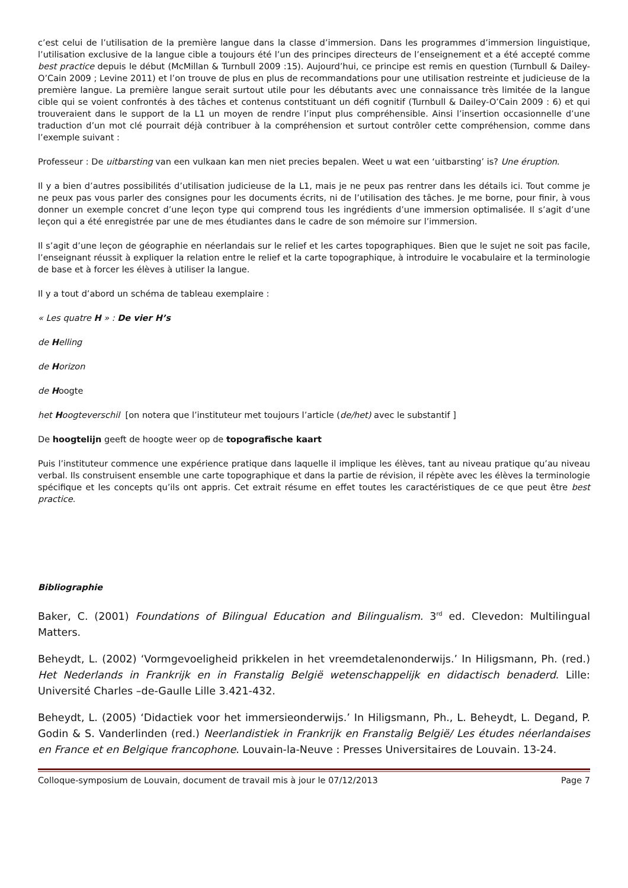c’est celui de l’utilisation de la première langue dans la classe d’immersion. Dans les programmes d’immersion linguistique, l’utilisation exclusive de la langue cible a toujours été l’un des principes directeurs de l’enseignement et a été accepté comme best practice depuis le début (McMillan & Turnbull 2009 :15). Aujourd’hui, ce principe est remis en question (Turnbull & Dailey-O’Cain 2009 ; Levine 2011) et l’on trouve de plus en plus de recommandations pour une utilisation restreinte et judicieuse de la première langue. La première langue serait surtout utile pour les débutants avec une connaissance très limitée de la langue cible qui se voient confrontés à des tâches et contenus contstituant un défi cognitif (Turnbull & Dailey-O’Cain 2009 : 6) et qui trouveraient dans le support de la L1 un moyen de rendre l’input plus compréhensible. Ainsi l’insertion occasionnelle d’une traduction d’un mot clé pourrait déjà contribuer à la compréhension et surtout contrôler cette compréhension, comme dans l’exemple suivant :
Professeur : De uitbarsting van een vulkaan kan men niet precies bepalen. Weet u wat een ‘uitbarsting’ is? Une éruption.
Il y a bien d’autres possibilités d’utilisation judicieuse de la L1, mais je ne peux pas rentrer dans les détails ici. Tout comme je ne peux pas vous parler des consignes pour les documents écrits, ni de l’utilisation des tâches. Je me borne, pour finir, à vous donner un exemple concret d’une leçon type qui comprend tous les ingrédients d’une immersion optimalisée. Il s’agit d’une leçon qui a été enregistrée par une de mes étudiantes dans le cadre de son mémoire sur l’immersion.
Il s’agit d’une leçon de géographie en néerlandais sur le relief et les cartes topographiques. Bien que le sujet ne soit pas facile, l’enseignant réussit à expliquer la relation entre le relief et la carte topographique, à introduire le vocabulaire et la terminologie de base et à forcer les élèves à utiliser la langue.
Il y a tout d’abord un schéma de tableau exemplaire :
« Les quatre H » : De vier H’s
de Helling
de Horizon
de Hoogte
het Hoogteverschil [on notera que l’instituteur met toujours l’article (de/het) avec le substantif ]
De hoogtelijn geeft de hoogte weer op de topografische kaart
Puis l’instituteur commence une expérience pratique dans laquelle il implique les élèves, tant au niveau pratique qu’au niveau verbal. Ils construisent ensemble une carte topographique et dans la partie de révision, il répète avec les élèves la terminologie spécifique et les concepts qu’ils ont appris. Cet extrait résume en effet toutes les caractéristiques de ce que peut être best practice.
Bibliographie
Baker, C. (2001) Foundations of Bilingual Education and Bilingualism. 3<sup>rd</sup> ed. Clevedon: Multilingual Matters.
Beheydt, L. (2002) ‘Vormgevoeligheid prikkelen in het vreemdetalenonderwijs.’ In Hiligsmann, Ph. (red.) Het Nederlands in Frankrijk en in Franstalig België wetenschappelijk en didactisch benaderd. Lille: Université Charles –de-Gaulle Lille 3.421-432.
Beheydt, L. (2005) ‘Didactiek voor het immersieonderwijs.’ In Hiligsmann, Ph., L. Beheydt, L. Degand, P. Godin & S. Vanderlinden (red.) Neerlandistiek in Frankrijk en Franstalig België/ Les études néerlandaises en France et en Belgique francophone. Louvain-la-Neuve : Presses Universitaires de Louvain. 13-24.
Colloque-symposium de Louvain, document de travail mis à jour le 07/12/2013 Page 7